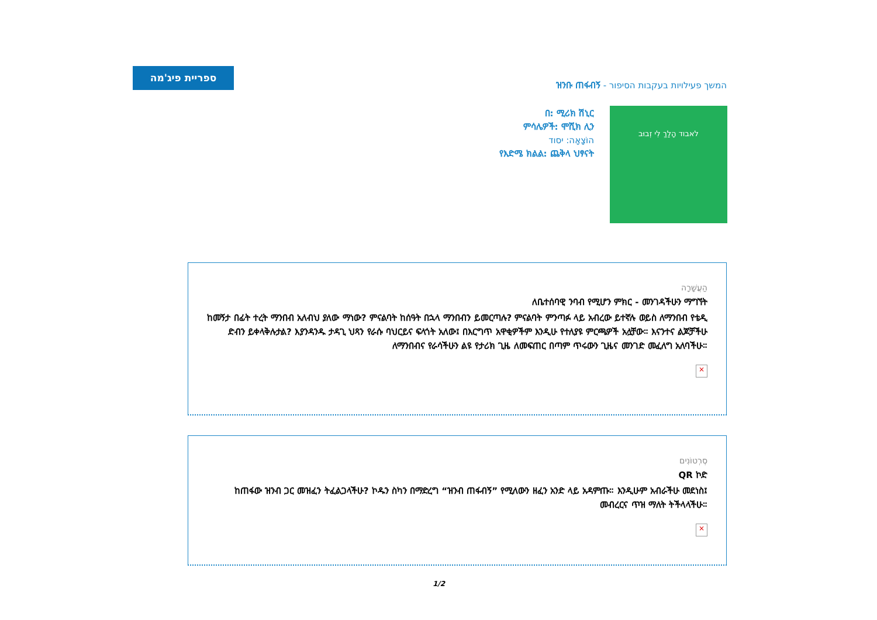ספריית פיג'מה
המשך פעילויות בעקבות הסיפור - ዝንቡ ጠፋብኝ
በ: ሚሪክ ሽኒር
ምሳሌዎች: ሞሺክ ሊን
הוֹצָאָה: יסוד
የእድሜ ክልል: ጨቅላ ህፃናት
לאבוד הָלַךְ לִי זְבוּב
הַעֲשָׁרָה
ለቤተሰባዊ ንባብ የሚሆን ምክር - መንገዳችሁን ማግኘት
ከመኝታ በፊት ተረት ማንበብ አለብህ ያለው ማነው? ምናልባት ከሰዓት በኋላ ማንበብን ይመርጣሉ? ምናልባት ምንጣፉ ላይ አብረው ይተኛሉ ወይስ ለማንበብ የቴዲ ድብን ይቀላቅሉታል? እያንዳንዱ ታዳጊ ህጻን የራሱ ባህርይና ፍላጎት አለው፤ በእርግጥ አዋቂዎችም እንዲሁ የተለያዩ ምርጫዎች አሏቸው። እናንተና ልጆቻችሁ ለማንበብና የራሳችሁን ልዩ የታሪክ ጊዜ ለመፍጠር በጣም ጥሩውን ጊዜና መንገድ መፈለግ አለባችሁ።
×
סְרְטוֹנִים
QR ኮድ
ከጠፋው ዝንብ ጋር መዝፈን ትፈልጋላችሁ? ኮዱን ስካን በማድረግ “ዝንብ ጠፋብኝ” የሚለውን ዘፈን አንድ ላይ አዳምጡ። እንዲሁም አብራችሁ መደነስ፤ መብረርና ጥዝ ማለት ትችላላችሁ።
×
1/2